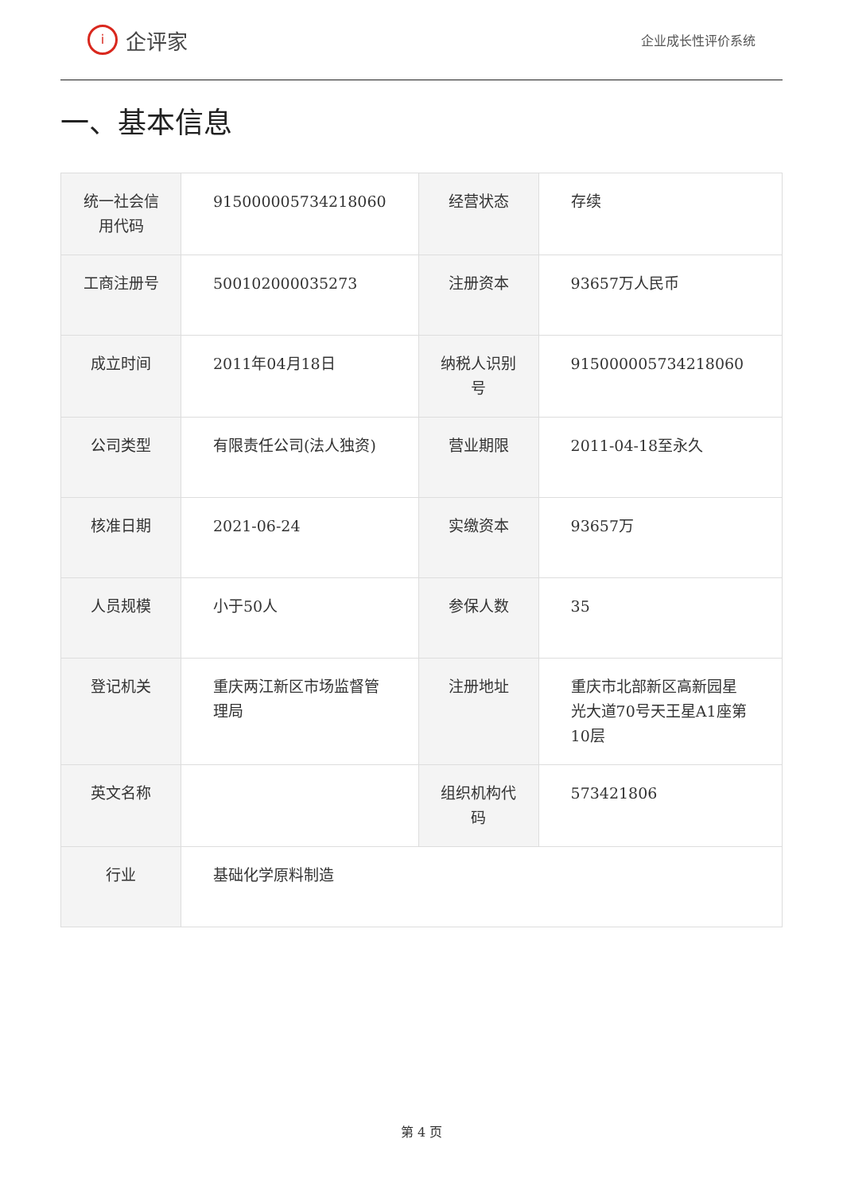i
企评家
企业成长性评价系统
一、基本信息
| 统一社会信用代码 | 915000005734218060 | 经营状态 | 存续 |
| 工商注册号 | 500102000035273 | 注册资本 | 93657万人民币 |
| 成立时间 | 2011年04月18日 | 纳税人识别号 | 915000005734218060 |
| 公司类型 | 有限责任公司(法人独资) | 营业期限 | 2011-04-18至永久 |
| 核准日期 | 2021-06-24 | 实缴资本 | 93657万 |
| 人员规模 | 小于50人 | 参保人数 | 35 |
| 登记机关 | 重庆两江新区市场监督管理局 | 注册地址 | 重庆市北部新区高新园星光大道70号天王星A1座第10层 |
| 英文名称 | | 组织机构代码 | 573421806 |
| 行业 | 基础化学原料制造 | | |
第 4 页